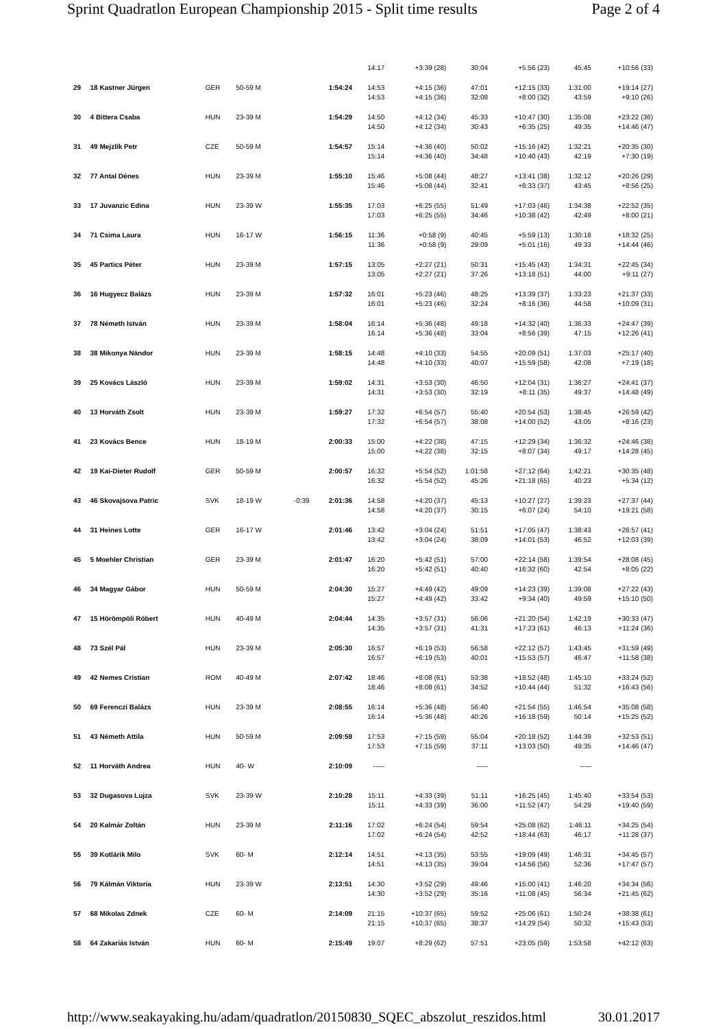Sprint Quadratlon European Championship 2015 - Split time results Page 2 of 4
| | | | | | | 14:17 | +3:39 (28) | 30:04 | +5:56 (23) | 45:45 | +10:56 (33) |
| 29 | 18 Kastner Jürgen | GER | 50-59 M | | 1:54:24 | 14:53 14:53 | +4:15 (36) +4:15 (36) | 47:01 32:08 | +12:15 (33) +8:00 (32) | 1:31:00 43:59 | +19:14 (27) +9:10 (26) |
| 30 | 4 Bittera Csaba | HUN | 23-39 M | | 1:54:29 | 14:50 14:50 | +4:12 (34) +4:12 (34) | 45:33 30:43 | +10:47 (30) +6:35 (25) | 1:35:08 49:35 | +23:22 (36) +14:46 (47) |
| 31 | 49 Mejzlík Petr | CZE | 50-59 M | | 1:54:57 | 15:14 15:14 | +4:36 (40) +4:36 (40) | 50:02 34:48 | +15:16 (42) +10:40 (43) | 1:32:21 42:19 | +20:35 (30) +7:30 (19) |
| 32 | 77 Antal Dénes | HUN | 23-39 M | | 1:55:10 | 15:46 15:46 | +5:08 (44) +5:08 (44) | 48:27 32:41 | +13:41 (38) +8:33 (37) | 1:32:12 43:45 | +20:26 (29) +8:56 (25) |
| 33 | 17 Juvanzic Edina | HUN | 23-39 W | | 1:55:35 | 17:03 17:03 | +6:25 (55) +6:25 (55) | 51:49 34:46 | +17:03 (46) +10:38 (42) | 1:34:38 42:49 | +22:52 (35) +8:00 (21) |
| 34 | 71 Csima Laura | HUN | 16-17 W | | 1:56:15 | 11:36 11:36 | +0:58 (9) +0:58 (9) | 40:45 29:09 | +5:59 (13) +5:01 (16) | 1:30:18 49:33 | +18:32 (25) +14:44 (46) |
| 35 | 45 Partics Péter | HUN | 23-39 M | | 1:57:15 | 13:05 13:05 | +2:27 (21) +2:27 (21) | 50:31 37:26 | +15:45 (43) +13:18 (51) | 1:34:31 44:00 | +22:45 (34) +9:11 (27) |
| 36 | 16 Hugyecz Balázs | HUN | 23-39 M | | 1:57:32 | 16:01 16:01 | +5:23 (46) +5:23 (46) | 48:25 32:24 | +13:39 (37) +8:16 (36) | 1:33:23 44:58 | +21:37 (33) +10:09 (31) |
| 37 | 78 Németh István | HUN | 23-39 M | | 1:58:04 | 16:14 16:14 | +5:36 (48) +5:36 (48) | 49:18 33:04 | +14:32 (40) +8:56 (39) | 1:36:33 47:15 | +24:47 (39) +12:26 (41) |
| 38 | 38 Mikonya Nándor | HUN | 23-39 M | | 1:58:15 | 14:48 14:48 | +4:10 (33) +4:10 (33) | 54:55 40:07 | +20:09 (51) +15:59 (58) | 1:37:03 42:08 | +25:17 (40) +7:19 (18) |
| 39 | 25 Kovács László | HUN | 23-39 M | | 1:59:02 | 14:31 14:31 | +3:53 (30) +3:53 (30) | 46:50 32:19 | +12:04 (31) +8:11 (35) | 1:36:27 49:37 | +24:41 (37) +14:48 (49) |
| 40 | 13 Horváth Zsolt | HUN | 23-39 M | | 1:59:27 | 17:32 17:32 | +6:54 (57) +6:54 (57) | 55:40 38:08 | +20:54 (53) +14:00 (52) | 1:38:45 43:05 | +26:59 (42) +8:16 (23) |
| 41 | 23 Kovács Bence | HUN | 18-19 M | | 2:00:33 | 15:00 15:00 | +4:22 (38) +4:22 (38) | 47:15 32:15 | +12:29 (34) +8:07 (34) | 1:36:32 49:17 | +24:46 (38) +14:28 (45) |
| 42 | 19 Kai-Dieter Rudolf | GER | 50-59 M | | 2:00:57 | 16:32 16:32 | +5:54 (52) +5:54 (52) | 1:01:58 45:26 | +27:12 (64) +21:18 (65) | 1:42:21 40:23 | +30:35 (48) +5:34 (12) |
| 43 | 46 Skovajsova Patric | SVK | 18-19 W | -0:39 | 2:01:36 | 14:58 14:58 | +4:20 (37) +4:20 (37) | 45:13 30:15 | +10:27 (27) +6:07 (24) | 1:39:23 54:10 | +27:37 (44) +19:21 (58) |
| 44 | 31 Heines Lotte | GER | 16-17 W | | 2:01:46 | 13:42 13:42 | +3:04 (24) +3:04 (24) | 51:51 38:09 | +17:05 (47) +14:01 (53) | 1:38:43 46:52 | +26:57 (41) +12:03 (39) |
| 45 | 5 Moehler Christian | GER | 23-39 M | | 2:01:47 | 16:20 16:20 | +5:42 (51) +5:42 (51) | 57:00 40:40 | +22:14 (58) +16:32 (60) | 1:39:54 42:54 | +28:08 (45) +8:05 (22) |
| 46 | 34 Magyar Gábor | HUN | 50-59 M | | 2:04:30 | 15:27 15:27 | +4:49 (42) +4:49 (42) | 49:09 33:42 | +14:23 (39) +9:34 (40) | 1:39:08 49:59 | +27:22 (43) +15:10 (50) |
| 47 | 15 Hörömpöli Róbert | HUN | 40-49 M | | 2:04:44 | 14:35 14:35 | +3:57 (31) +3:57 (31) | 56:06 41:31 | +21:20 (54) +17:23 (61) | 1:42:19 46:13 | +30:33 (47) +11:24 (36) |
| 48 | 73 Szél Pál | HUN | 23-39 M | | 2:05:30 | 16:57 16:57 | +6:19 (53) +6:19 (53) | 56:58 40:01 | +22:12 (57) +15:53 (57) | 1:43:45 46:47 | +31:59 (49) +11:58 (38) |
| 49 | 42 Nemes Cristian | ROM | 40-49 M | | 2:07:42 | 18:46 18:46 | +8:08 (61) +8:08 (61) | 53:38 34:52 | +18:52 (48) +10:44 (44) | 1:45:10 51:32 | +33:24 (52) +16:43 (56) |
| 50 | 69 Ferenczi Balázs | HUN | 23-39 M | | 2:08:55 | 16:14 16:14 | +5:36 (48) +5:36 (48) | 56:40 40:26 | +21:54 (55) +16:18 (59) | 1:46:54 50:14 | +35:08 (58) +15:25 (52) |
| 51 | 43 Németh Attila | HUN | 50-59 M | | 2:09:59 | 17:53 17:53 | +7:15 (59) +7:15 (59) | 55:04 37:11 | +20:18 (52) +13:03 (50) | 1:44:39 49:35 | +32:53 (51) +14:46 (47) |
| 52 | 11 Horváth Andrea | HUN | 40- W | | 2:10:09 | ----- | | ----- | | ----- | |
| 53 | 32 Dugasova Lujza | SVK | 23-39 W | | 2:10:28 | 15:11 15:11 | +4:33 (39) +4:33 (39) | 51:11 36:00 | +16:25 (45) +11:52 (47) | 1:45:40 54:29 | +33:54 (53) +19:40 (59) |
| 54 | 20 Kalmár Zoltán | HUN | 23-39 M | | 2:11:16 | 17:02 17:02 | +6:24 (54) +6:24 (54) | 59:54 42:52 | +25:08 (62) +18:44 (63) | 1:46:11 46:17 | +34:25 (54) +11:28 (37) |
| 55 | 39 Kotlárik Milo | SVK | 60- M | | 2:12:14 | 14:51 14:51 | +4:13 (35) +4:13 (35) | 53:55 39:04 | +19:09 (49) +14:56 (56) | 1:46:31 52:36 | +34:45 (57) +17:47 (57) |
| 56 | 79 Kálmán Viktoria | HUN | 23-39 W | | 2:13:51 | 14:30 14:30 | +3:52 (29) +3:52 (29) | 49:46 35:16 | +15:00 (41) +11:08 (45) | 1:46:20 56:34 | +34:34 (56) +21:45 (62) |
| 57 | 68 Mikolas Zdnek | CZE | 60- M | | 2:14:09 | 21:15 21:15 | +10:37 (65) +10:37 (65) | 59:52 38:37 | +25:06 (61) +14:29 (54) | 1:50:24 50:32 | +38:38 (61) +15:43 (53) |
| 58 | 64 Zakariás István | HUN | 60- M | | 2:15:49 | 19:07 | +8:29 (62) | 57:51 | +23:05 (59) | 1:53:58 | +42:12 (63) |
http://www.seakayaking.hu/adam/quadratlon/20150830_SQEC_abszolut_reszidos.html 30.01.2017